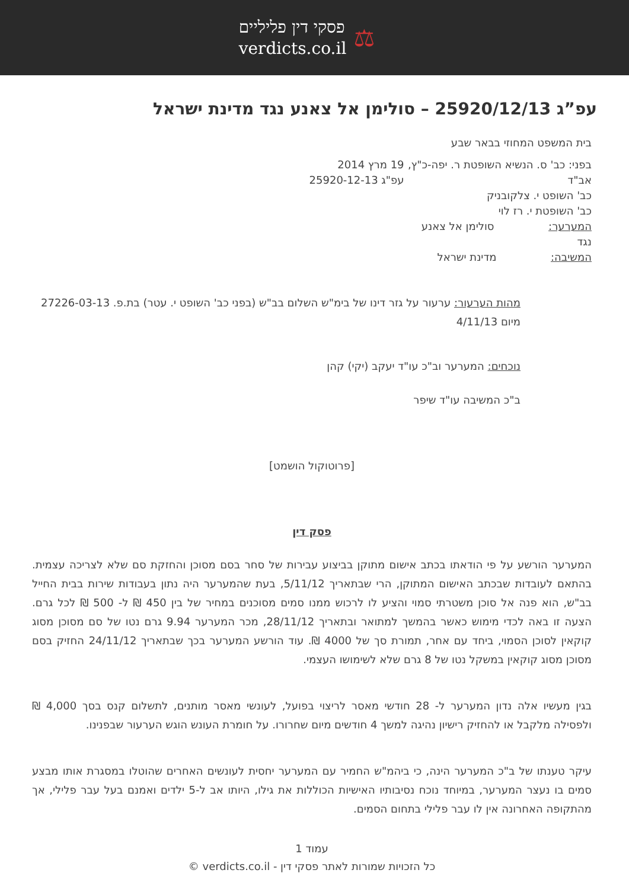⚖
פסקי דין פליליים
verdicts.co.il
עפ”ג 25920/12/13 – סולימן אל צאנע נגד מדינת ישראל
בית המשפט המחוזי בבאר שבע
בפני: כב' ס. הנשיא השופטת ר. יפה-כ"ץ, אב"ד
כב' השופט י. צלקובניק
כב' השופטת י. רז לוי
המערער: סולימן אל צאנע
נגד
המשיבה: מדינת ישראל
19 מרץ 2014
עפ"ג 25920-12-13
מהות הערעור: ערעור על גזר דינו של בימ"ש השלום בב"ש (בפני כב' השופט י. עטר) בת.פ. 27226-03-13 מיום 4/11/13
נוכחים: המערער וב"כ עו"ד יעקב (יקי) קהן
ב"כ המשיבה עו"ד שיפר
[פרוטוקול הושמט]
פסק דין
המערער הורשע על פי הודאתו בכתב אישום מתוקן בביצוע עבירות של סחר בסם מסוכן והחזקת סם שלא לצריכה עצמית. בהתאם לעובדות שבכתב האישום המתוקן, הרי שבתאריך 5/11/12, בעת שהמערער היה נתון בעבודות שירות בבית החייל בב"ש, הוא פנה אל סוכן משטרתי סמוי והציע לו לרכוש ממנו סמים מסוכנים במחיר של בין 450 ₪ ל- 500 ₪ לכל גרם. הצעה זו באה לכדי מימוש כאשר בהמשך למתואר ובתאריך 28/11/12, מכר המערער 9.94 גרם נטו של סם מסוכן מסוג קוקאין לסוכן הסמוי, ביחד עם אחר, תמורת סך של 4000 ₪. עוד הורשע המערער בכך שבתאריך 24/11/12 החזיק בסם מסוכן מסוג קוקאין במשקל נטו של 8 גרם שלא לשימושו העצמי.
בגין מעשיו אלה נדון המערער ל- 28 חודשי מאסר לריצוי בפועל, לעונשי מאסר מותנים, לתשלום קנס בסך 4,000 ₪ ולפסילה מלקבל או להחזיק רישיון נהיגה למשך 4 חודשים מיום שחרורו. על חומרת העונש הוגש הערעור שבפנינו.
עיקר טענתו של ב"כ המערער הינה, כי ביהמ"ש החמיר עם המערער יחסית לעונשים האחרים שהוטלו במסגרת אותו מבצע סמים בו נעצר המערער, במיוחד נוכח נסיבותיו האישיות הכוללות את גילו, היותו אב ל-5 ילדים ואמנם בעל עבר פלילי, אך מהתקופה האחרונה אין לו עבר פלילי בתחום הסמים.
עמוד 1
כל הזכויות שמורות לאתר פסקי דין - verdicts.co.il ©